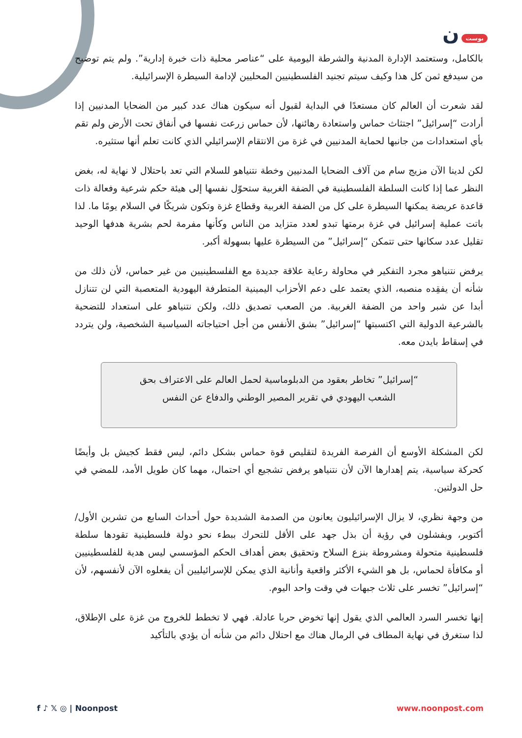بوست ن
بالكامل، وستعتمد الإدارة المدنية والشرطة اليومية على “عناصر محلية ذات خبرة إدارية”. ولم يتم توضيح من سيدفع ثمن كل هذا وكيف سيتم تجنيد الفلسطينيين المحليين لإدامة السيطرة الإسرائيلية.
لقد شعرت أن العالم كان مستعدًا في البداية لقبول أنه سيكون هناك عدد كبير من الضحايا المدنيين إذا أرادت “إسرائيل” اجتثاث حماس واستعادة رهائنها، لأن حماس زرعت نفسها في أنفاق تحت الأرض ولم تقم بأي استعدادات من جانبها لحماية المدنيين في غزة من الانتقام الإسرائيلي الذي كانت تعلم أنها ستثيره.
لكن لدينا الآن مزيج سام من آلاف الضحايا المدنيين وخطة نتنياهو للسلام التي تعد باحتلال لا نهاية له، بغض النظر عما إذا كانت السلطة الفلسطينية في الضفة الغربية ستحوّل نفسها إلى هيئة حكم شرعية وفعالة ذات قاعدة عريضة يمكنها السيطرة على كل من الضفة الغربية وقطاع غزة وتكون شريكًا في السلام يومًا ما. لذا باتت عملية إسرائيل في غزة برمتها تبدو لعدد متزايد من الناس وكأنها مفرمة لحم بشرية هدفها الوحيد تقليل عدد سكانها حتى تتمكن “إسرائيل” من السيطرة عليها بسهولة أكبر.
يرفض نتنياهو مجرد التفكير في محاولة رعاية علاقة جديدة مع الفلسطينيين من غير حماس، لأن ذلك من شأنه أن يفقِده منصبه، الذي يعتمد على دعم الأحزاب اليمينية المتطرفة اليهودية المتعصبة التي لن تتنازل أبدا عن شبر واحد من الضفة الغربية. من الصعب تصديق ذلك، ولكن نتنياهو على استعداد للتضحية بالشرعية الدولية التي اكتسبتها “إسرائيل” بشق الأنفس من أجل احتياجاته السياسية الشخصية، ولن يتردد في إسقاط بايدن معه.
“إسرائيل” تخاطر بعقود من الدبلوماسية لحمل العالم على الاعتراف بحق الشعب اليهودي في تقرير المصير الوطني والدفاع عن النفس
لكن المشكلة الأوسع أن الفرصة الفريدة لتقليص قوة حماس بشكل دائم، ليس فقط كجيش بل وأيضًا كحركة سياسية، يتم إهدارها الآن لأن نتنياهو يرفض تشجيع أي احتمال، مهما كان طويل الأمد، للمضي في حل الدولتين.
من وجهة نظري، لا يزال الإسرائيليون يعانون من الصدمة الشديدة حول أحداث السابع من تشرين الأول/أكتوبر، ويفشلون في رؤية أن بذل جهد على الأقل للتحرك ببطء نحو دولة فلسطينية تقودها سلطة فلسطينية متحولة ومشروطة بنزع السلاح وتحقيق بعض أهداف الحكم المؤسسي ليس هدية للفلسطينيين أو مكافأة لحماس، بل هو الشيء الأكثر واقعية وأنانية الذي يمكن للإسرائيليين أن يفعلوه الآن لأنفسهم، لأن “إسرائيل” تخسر على ثلاث جبهات في وقت واحد اليوم.
إنها تخسر السرد العالمي الذي يقول إنها تخوض حربا عادلة. فهي لا تخطط للخروج من غزة على الإطلاق، لذا ستغرق في نهاية المطاف في الرمال هناك مع احتلال دائم من شأنه أن يؤدي بالتأكيد
f ♪ 𝕏 ◎ | Noonpost www.noonpost.com